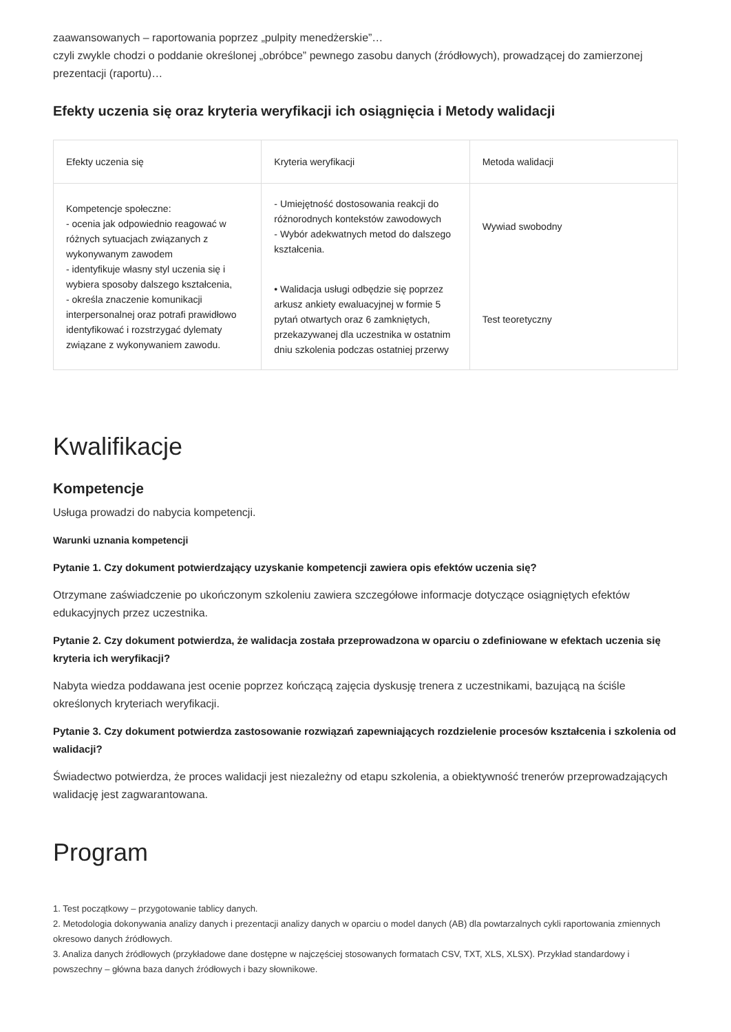zaawansowanych – raportowania poprzez „pulpity menedżerskie”…
czyli zwykle chodzi o poddanie określonej „obróbce” pewnego zasobu danych (źródłowych), prowadzącej do zamierzonej prezentacji (raportu)…
Efekty uczenia się oraz kryteria weryfikacji ich osiągnięcia i Metody walidacji
| Efekty uczenia się | Kryteria weryfikacji | Metoda walidacji |
| --- | --- | --- |
| Kompetencje społeczne: - ocenia jak odpowiednio reagować w różnych sytuacjach związanych z wykonywanym zawodem - identyfikuje własny styl uczenia się i wybiera sposoby dalszego kształcenia, - określa znaczenie komunikacji interpersonalnej oraz potrafi prawidłowo identyfikować i rozstrzygać dylematy związane z wykonywaniem zawodu. | - Umiejętność dostosowania reakcji do różnorodnych kontekstów zawodowych - Wybór adekwatnych metod do dalszego kształcenia. | Wywiad swobodny |
| | • Walidacja usługi odbędzie się poprzez arkusz ankiety ewaluacyjnej w formie 5 pytań otwartych oraz 6 zamkniętych, przekazywanej dla uczestnika w ostatnim dniu szkolenia podczas ostatniej przerwy | Test teoretyczny |
Kwalifikacje
Kompetencje
Usługa prowadzi do nabycia kompetencji.
Warunki uznania kompetencji
Pytanie 1. Czy dokument potwierdzający uzyskanie kompetencji zawiera opis efektów uczenia się?
Otrzymane zaświadczenie po ukończonym szkoleniu zawiera szczegółowe informacje dotyczące osiągniętych efektów edukacyjnych przez uczestnika.
Pytanie 2. Czy dokument potwierdza, że walidacja została przeprowadzona w oparciu o zdefiniowane w efektach uczenia się kryteria ich weryfikacji?
Nabyta wiedza poddawana jest ocenie poprzez kończącą zajęcia dyskusję trenera z uczestnikami, bazującą na ściśle określonych kryteriach weryfikacji.
Pytanie 3. Czy dokument potwierdza zastosowanie rozwiązań zapewniających rozdzielenie procesów kształcenia i szkolenia od walidacji?
Świadectwo potwierdza, że proces walidacji jest niezależny od etapu szkolenia, a obiektywność trenerów przeprowadzających walidację jest zagwarantowana.
Program
1. Test początkowy – przygotowanie tablicy danych.
2. Metodologia dokonywania analizy danych i prezentacji analizy danych w oparciu o model danych (AB) dla powtarzalnych cykli raportowania zmiennych okresowo danych źródłowych.
3. Analiza danych źródłowych (przykładowe dane dostępne w najczęściej stosowanych formatach CSV, TXT, XLS, XLSX). Przykład standardowy i powszechny – główna baza danych źródłowych i bazy słownikowe.